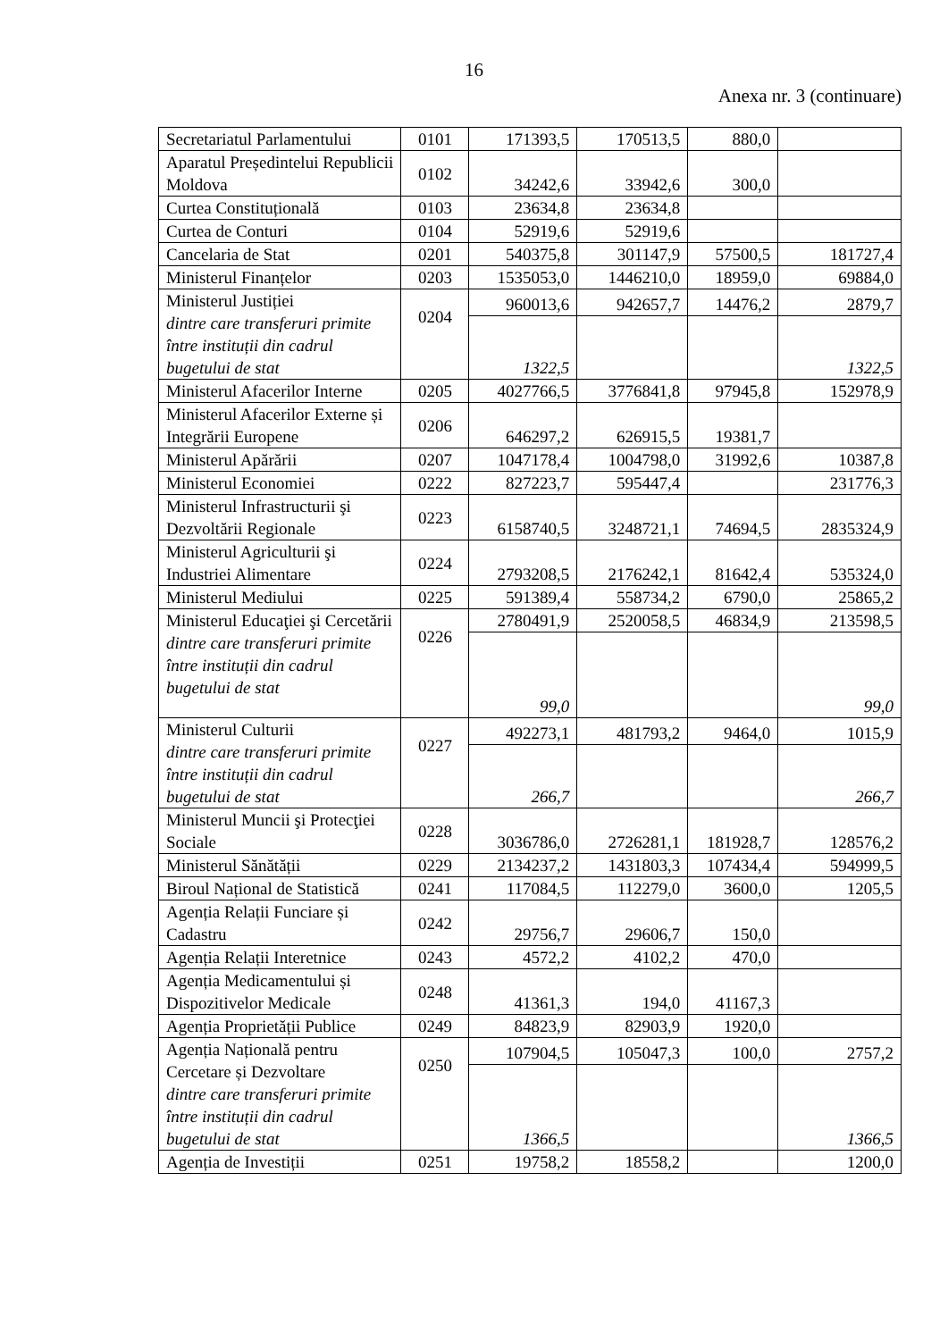16
Anexa nr. 3 (continuare)
| Secretariatul Parlamentului | 0101 | 171393,5 | 170513,5 | 880,0 | |
| Aparatul Președintelui Republicii Moldova | 0102 | 34242,6 | 33942,6 | 300,0 | |
| Curtea Constituțională | 0103 | 23634,8 | 23634,8 | | |
| Curtea de Conturi | 0104 | 52919,6 | 52919,6 | | |
| Cancelaria de Stat | 0201 | 540375,8 | 301147,9 | 57500,5 | 181727,4 |
| Ministerul Finanțelor | 0203 | 1535053,0 | 1446210,0 | 18959,0 | 69884,0 |
| Ministerul Justiției dintre care transferuri primite între instituții din cadrul bugetului de stat | 0204 | 960013,6 | 942657,7 | 14476,2 | 2879,7 |
| | | 1322,5 | | | 1322,5 |
| Ministerul Afacerilor Interne | 0205 | 4027766,5 | 3776841,8 | 97945,8 | 152978,9 |
| Ministerul Afacerilor Externe și Integrării Europene | 0206 | 646297,2 | 626915,5 | 19381,7 | |
| Ministerul Apărării | 0207 | 1047178,4 | 1004798,0 | 31992,6 | 10387,8 |
| Ministerul Economiei | 0222 | 827223,7 | 595447,4 | | 231776,3 |
| Ministerul Infrastructurii şi Dezvoltării Regionale | 0223 | 6158740,5 | 3248721,1 | 74694,5 | 2835324,9 |
| Ministerul Agriculturii şi Industriei Alimentare | 0224 | 2793208,5 | 2176242,1 | 81642,4 | 535324,0 |
| Ministerul Mediului | 0225 | 591389,4 | 558734,2 | 6790,0 | 25865,2 |
| Ministerul Educaţiei şi Cercetării dintre care transferuri primite între instituții din cadrul bugetului de stat | 0226 | 2780491,9 | 2520058,5 | 46834,9 | 213598,5 |
| | | 99,0 | | | 99,0 |
| Ministerul Culturii dintre care transferuri primite între instituții din cadrul bugetului de stat | 0227 | 492273,1 | 481793,2 | 9464,0 | 1015,9 |
| | | 266,7 | | | 266,7 |
| Ministerul Muncii şi Protecţiei Sociale | 0228 | 3036786,0 | 2726281,1 | 181928,7 | 128576,2 |
| Ministerul Sănătății | 0229 | 2134237,2 | 1431803,3 | 107434,4 | 594999,5 |
| Biroul Național de Statistică | 0241 | 117084,5 | 112279,0 | 3600,0 | 1205,5 |
| Agenția Relații Funciare și Cadastru | 0242 | 29756,7 | 29606,7 | 150,0 | |
| Agenția Relații Interetnice | 0243 | 4572,2 | 4102,2 | 470,0 | |
| Agenția Medicamentului și Dispozitivelor Medicale | 0248 | 41361,3 | 194,0 | 41167,3 | |
| Agenția Proprietății Publice | 0249 | 84823,9 | 82903,9 | 1920,0 | |
| Agenția Națională pentru Cercetare și Dezvoltare dintre care transferuri primite între instituții din cadrul bugetului de stat | 0250 | 107904,5 | 105047,3 | 100,0 | 2757,2 |
| | | 1366,5 | | | 1366,5 |
| Agenția de Investiții | 0251 | 19758,2 | 18558,2 | | 1200,0 |